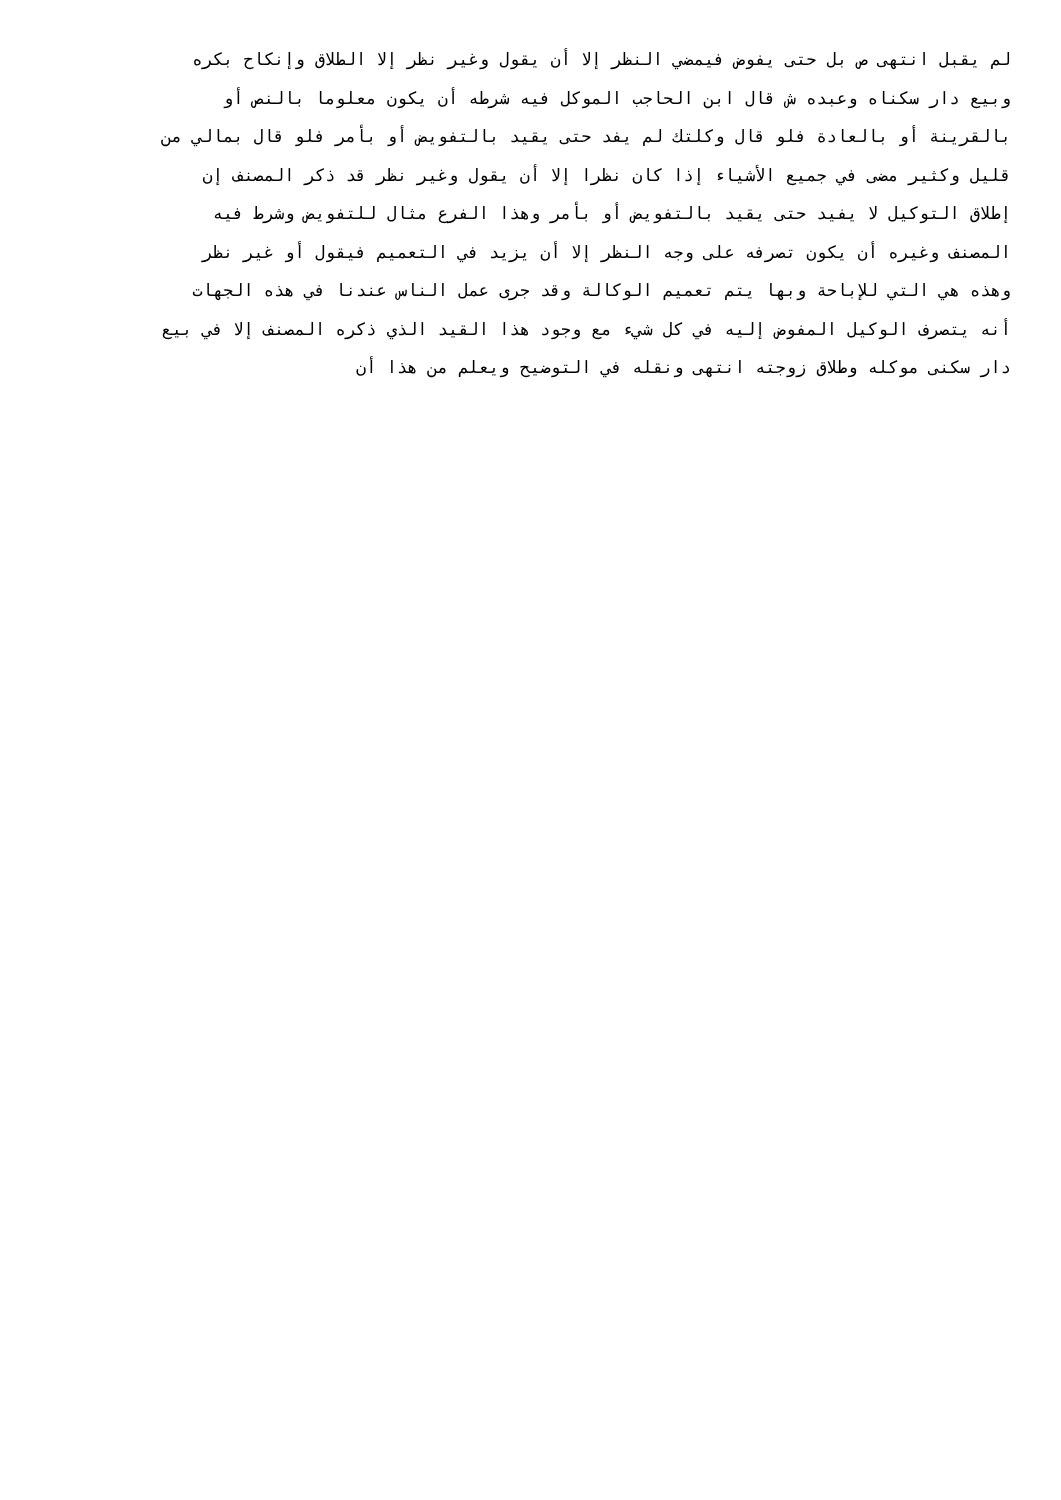لم يقبل انتهى ص بل حتى يفوض فيمضي النظر إلا أن يقول وغير نظر إلا الطلاق وإنكاح بكره
وبيع دار سكناه وعبده ش قال ابن الحاجب الموكل فيه شرطه أن يكون معلوما بالنص أو
بالقرينة أو بالعادة فلو قال وكلتك لم يفد حتى يقيد بالتفويض أو بأمر فلو قال بمالي من
قليل وكثير مضى في جميع الأشياء إذا كان نظرا إلا أن يقول وغير نظر قد ذكر المصنف إن
إطلاق التوكيل لا يفيد حتى يقيد بالتفويض أو بأمر وهذا الفرع مثال للتفويض وشرط فيه
المصنف وغيره أن يكون تصرفه على وجه النظر إلا أن يزيد في التعميم فيقول أو غير نظر
وهذه هي التي للإباحة وبها يتم تعميم الوكالة وقد جرى عمل الناس عندنا في هذه الجهات
أنه يتصرف الوكيل المفوض إليه في كل شيء مع وجود هذا القيد الذي ذكره المصنف إلا في بيع
دار سكنى موكله وطلاق زوجته انتهى ونقله في التوضيح ويعلم من هذا أن